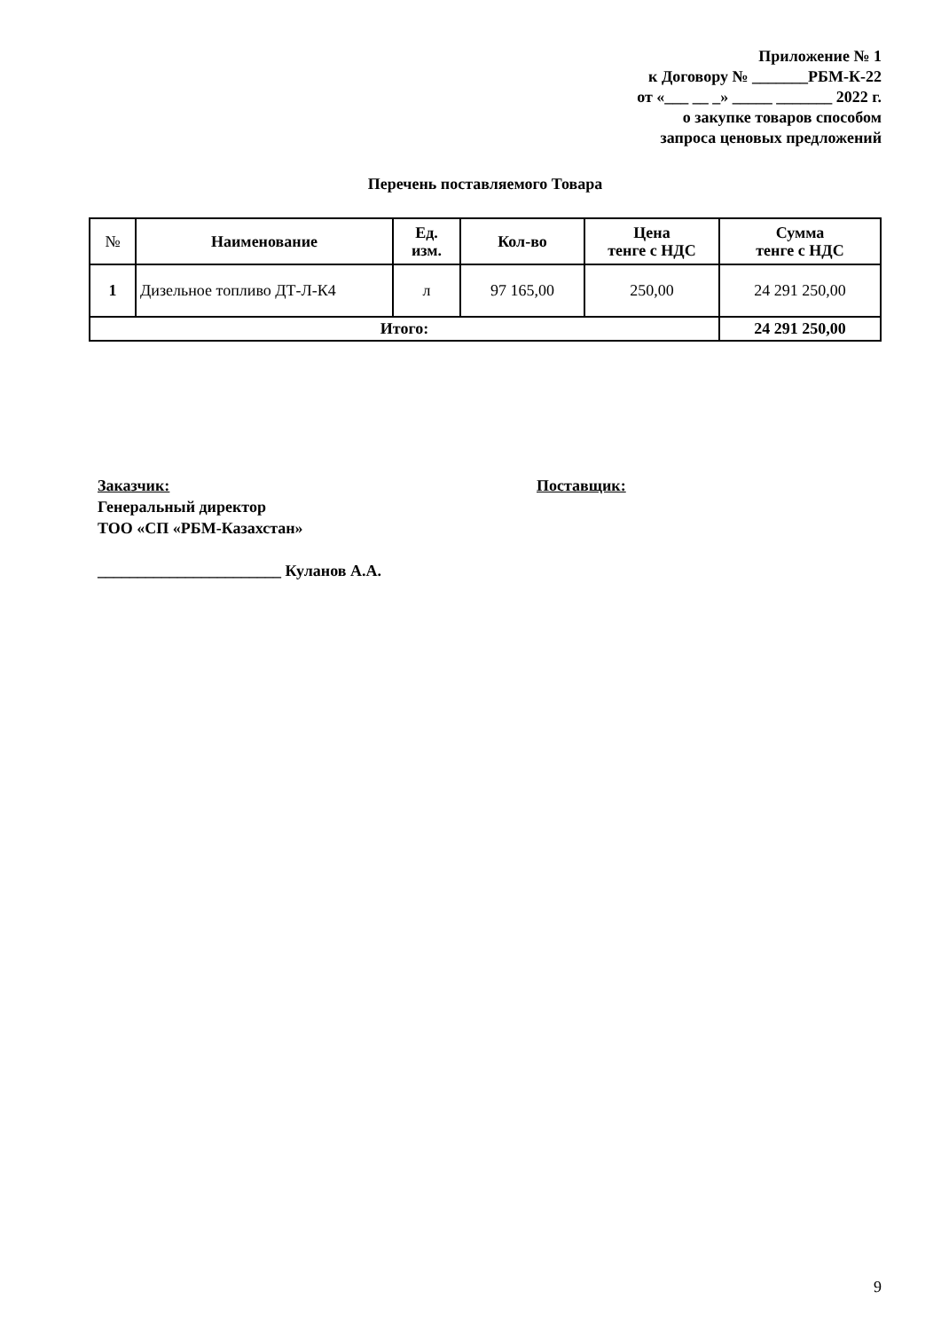Приложение № 1
к Договору № _______РБМ-К-22
от «___ __ _» _____ _______ 2022 г.
о закупке товаров способом
запроса ценовых предложений
Перечень поставляемого Товара
| № | Наименование | Ед. изм. | Кол-во | Цена тенге с НДС | Сумма тенге с НДС |
| --- | --- | --- | --- | --- | --- |
| 1 | Дизельное топливо ДТ-Л-К4 | л | 97 165,00 | 250,00 | 24 291 250,00 |
| Итого: | | | | | 24 291 250,00 |
Заказчик:
Генеральный директор
ТОО «СП «РБМ-Казахстан»
_______________________ Куланов А.А.
Поставщик:
9